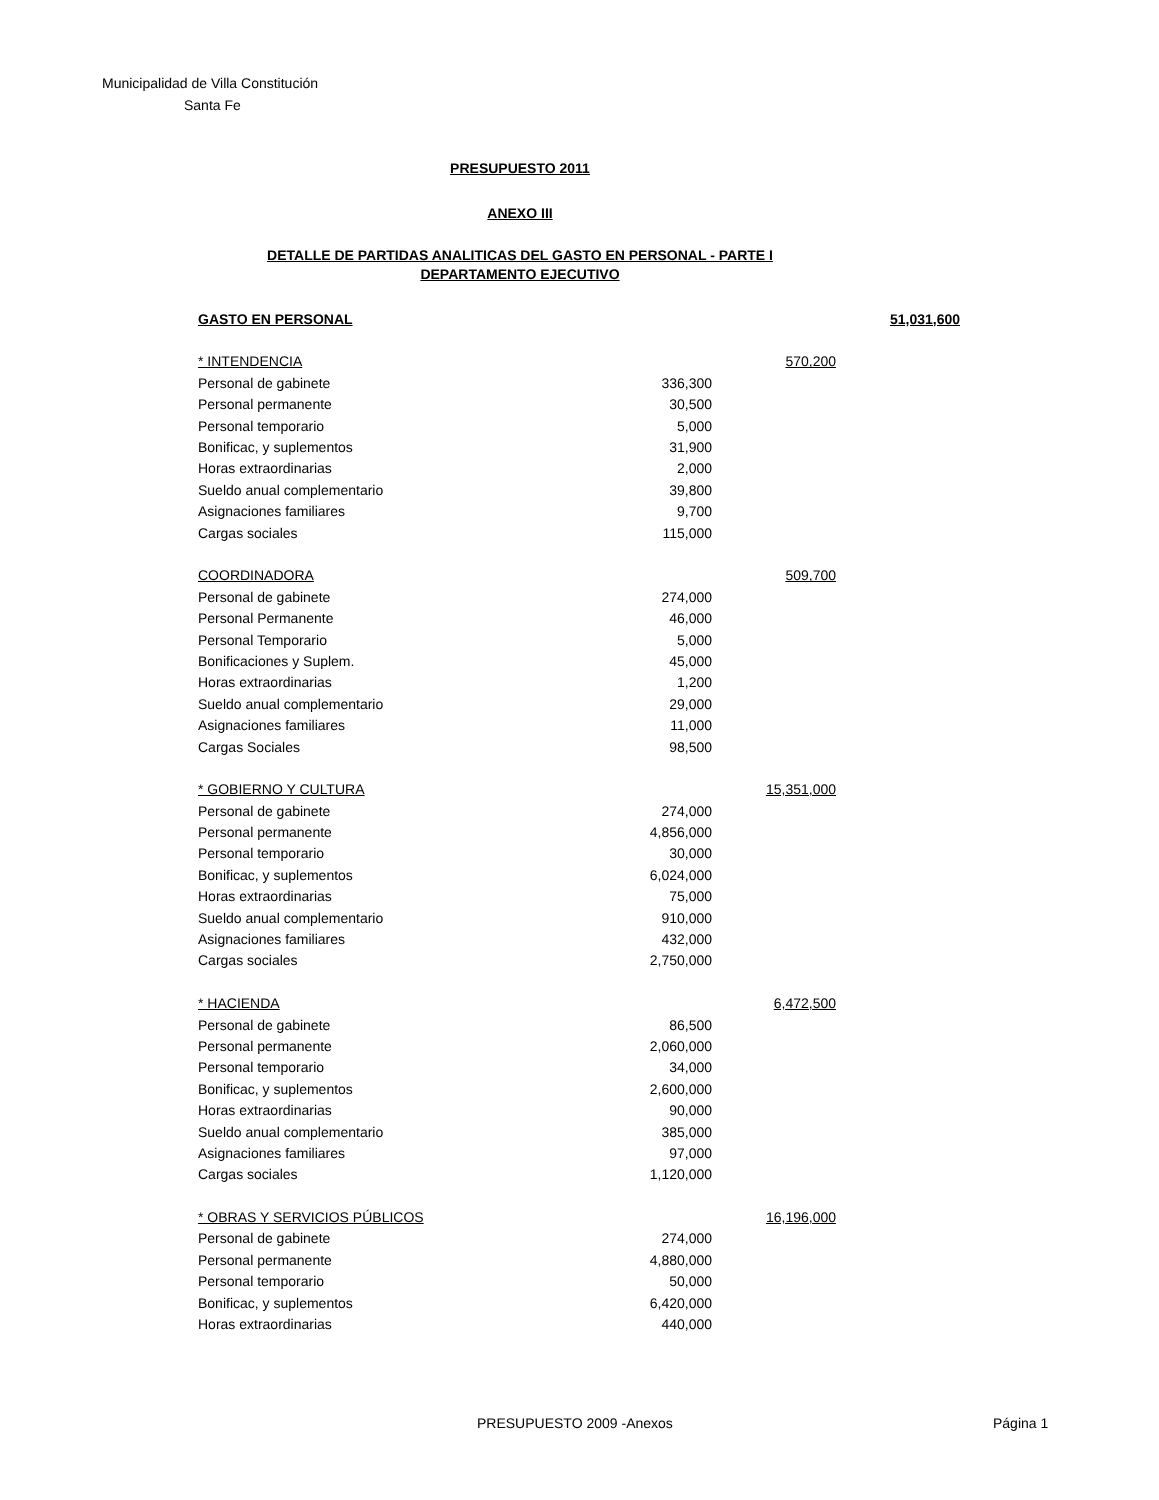Municipalidad de Villa Constitución
Santa Fe
PRESUPUESTO 2011
ANEXO III
DETALLE DE PARTIDAS ANALITICAS DEL GASTO EN PERSONAL - PARTE I
DEPARTAMENTO EJECUTIVO
| GASTO EN PERSONAL | | | 51,031,600 |
| * INTENDENCIA | | 570,200 | |
| Personal de gabinete | 336,300 | | |
| Personal permanente | 30,500 | | |
| Personal temporario | 5,000 | | |
| Bonificac, y suplementos | 31,900 | | |
| Horas extraordinarias | 2,000 | | |
| Sueldo anual complementario | 39,800 | | |
| Asignaciones familiares | 9,700 | | |
| Cargas sociales | 115,000 | | |
| COORDINADORA | | 509,700 | |
| Personal de gabinete | 274,000 | | |
| Personal Permanente | 46,000 | | |
| Personal Temporario | 5,000 | | |
| Bonificaciones y Suplem. | 45,000 | | |
| Horas extraordinarias | 1,200 | | |
| Sueldo anual complementario | 29,000 | | |
| Asignaciones familiares | 11,000 | | |
| Cargas Sociales | 98,500 | | |
| * GOBIERNO Y CULTURA | | 15,351,000 | |
| Personal de gabinete | 274,000 | | |
| Personal permanente | 4,856,000 | | |
| Personal temporario | 30,000 | | |
| Bonificac, y suplementos | 6,024,000 | | |
| Horas extraordinarias | 75,000 | | |
| Sueldo anual complementario | 910,000 | | |
| Asignaciones familiares | 432,000 | | |
| Cargas sociales | 2,750,000 | | |
| * HACIENDA | | 6,472,500 | |
| Personal de gabinete | 86,500 | | |
| Personal permanente | 2,060,000 | | |
| Personal temporario | 34,000 | | |
| Bonificac, y suplementos | 2,600,000 | | |
| Horas extraordinarias | 90,000 | | |
| Sueldo anual complementario | 385,000 | | |
| Asignaciones familiares | 97,000 | | |
| Cargas sociales | 1,120,000 | | |
| * OBRAS Y SERVICIOS PÚBLICOS | | 16,196,000 | |
| Personal de gabinete | 274,000 | | |
| Personal permanente | 4,880,000 | | |
| Personal temporario | 50,000 | | |
| Bonificac, y suplementos | 6,420,000 | | |
| Horas extraordinarias | 440,000 | | |
PRESUPUESTO 2009 -Anexos Página 1